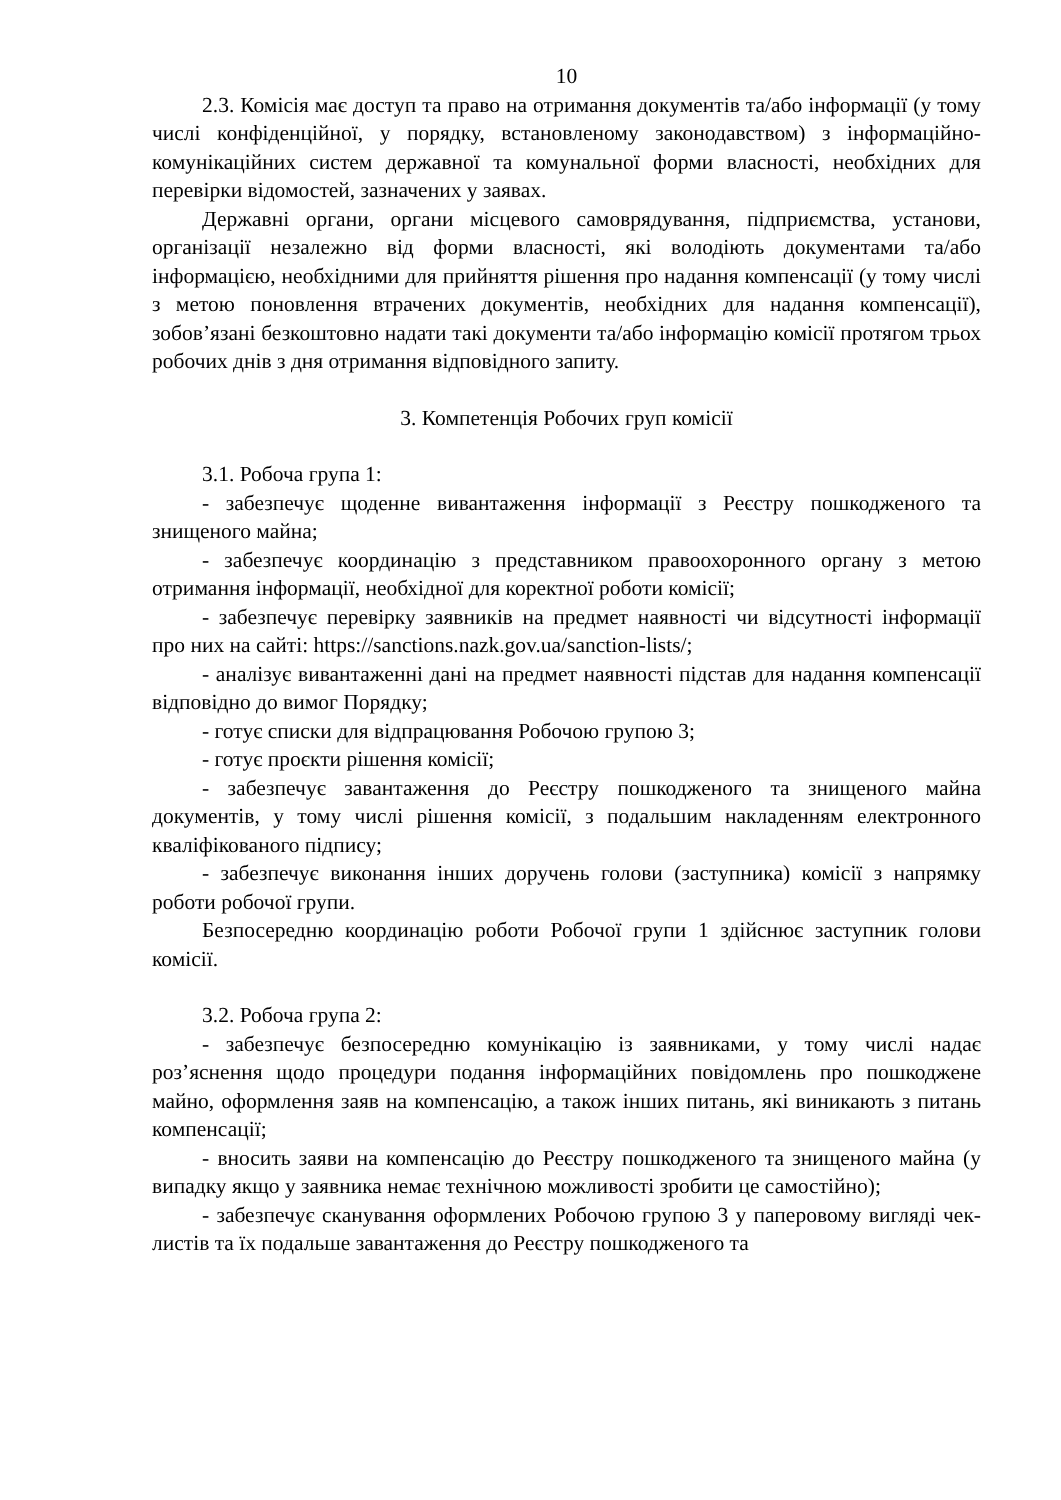10
2.3. Комісія має доступ та право на отримання документів та/або інформації (у тому числі конфіденційної, у порядку, встановленому законодавством) з інформаційно-комунікаційних систем державної та комунальної форми власності, необхідних для перевірки відомостей, зазначених у заявах.
Державні органи, органи місцевого самоврядування, підприємства, установи, організації незалежно від форми власності, які володіють документами та/або інформацією, необхідними для прийняття рішення про надання компенсації (у тому числі з метою поновлення втрачених документів, необхідних для надання компенсації), зобов’язані безкоштовно надати такі документи та/або інформацію комісії протягом трьох робочих днів з дня отримання відповідного запиту.
3. Компетенція Робочих груп комісії
3.1. Робоча група 1:
- забезпечує щоденне вивантаження інформації з Реєстру пошкодженого та знищеного майна;
- забезпечує координацію з представником правоохоронного органу з метою отримання інформації, необхідної для коректної роботи комісії;
- забезпечує перевірку заявників на предмет наявності чи відсутності інформації про них на сайті: https://sanctions.nazk.gov.ua/sanction-lists/;
- аналізує вивантаженні дані на предмет наявності підстав для надання компенсації відповідно до вимог Порядку;
- готує списки для відпрацювання Робочою групою 3;
- готує проєкти рішення комісії;
- забезпечує завантаження до Реєстру пошкодженого та знищеного майна документів, у тому числі рішення комісії, з подальшим накладенням електронного кваліфікованого підпису;
- забезпечує виконання інших доручень голови (заступника) комісії з напрямку роботи робочої групи.
Безпосередню координацію роботи Робочої групи 1 здійснює заступник голови комісії.
3.2. Робоча група 2:
- забезпечує безпосередню комунікацію із заявниками, у тому числі надає роз’яснення щодо процедури подання інформаційних повідомлень про пошкоджене майно, оформлення заяв на компенсацію, а також інших питань, які виникають з питань компенсації;
- вносить заяви на компенсацію до Реєстру пошкодженого та знищеного майна (у випадку якщо у заявника немає технічною можливості зробити це самостійно);
- забезпечує сканування оформлених Робочою групою 3 у паперовому вигляді чек-листів та їх подальше завантаження до Реєстру пошкодженого та